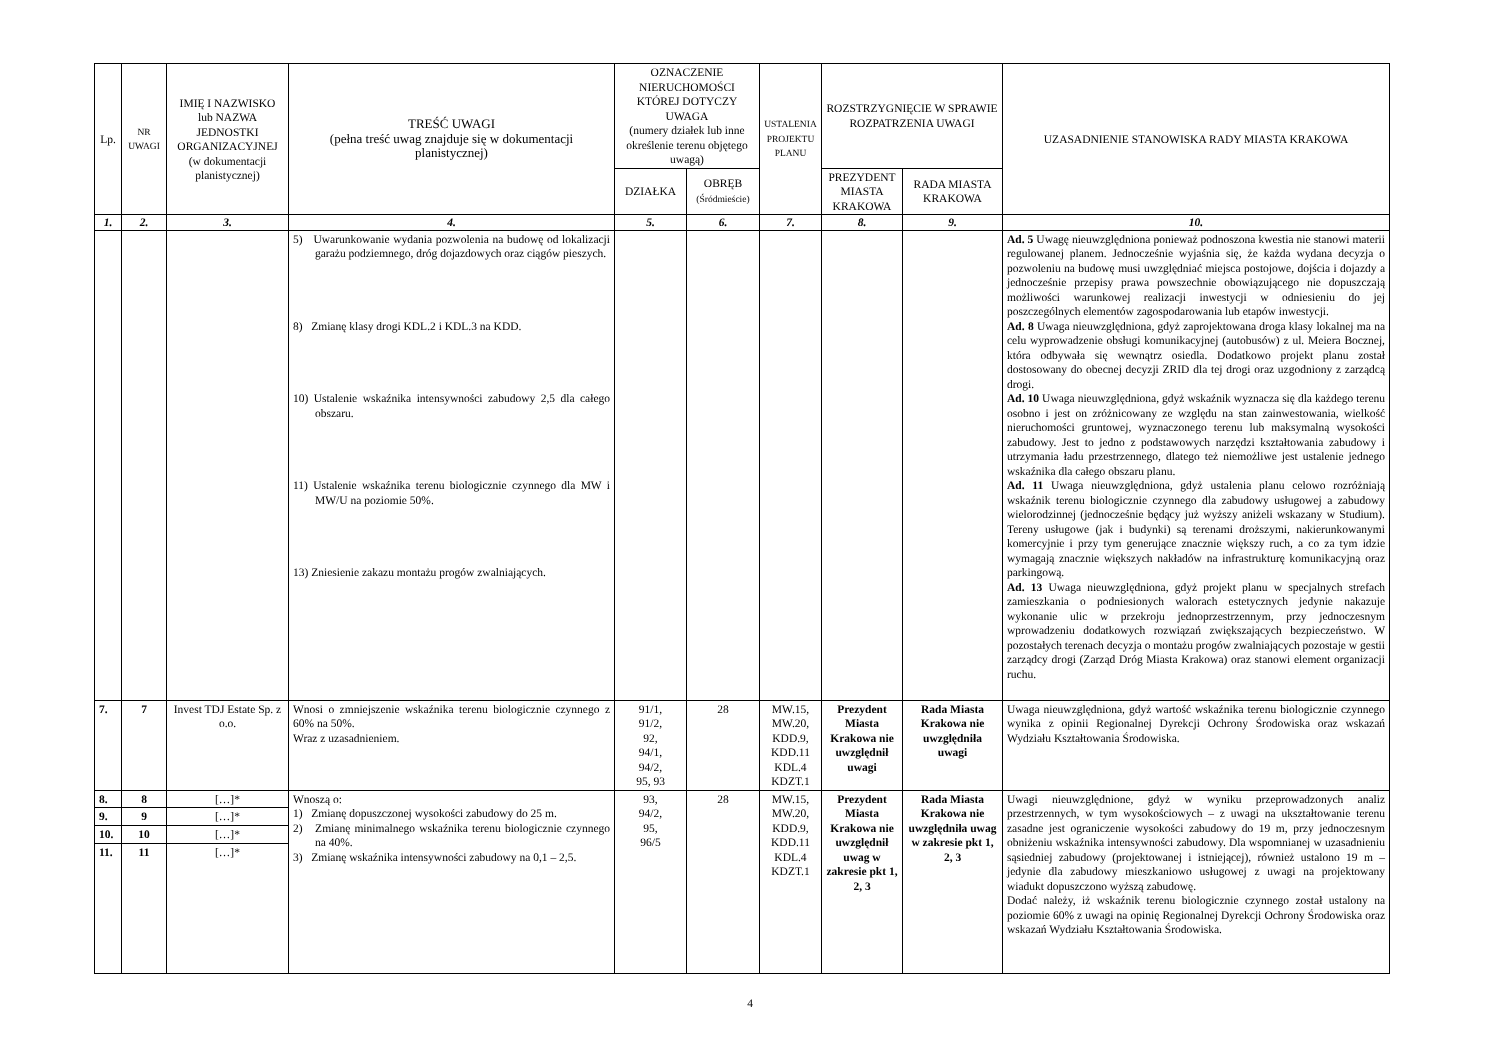| Lp. | NR UWAGI | IMIĘ I NAZWISKO lub NAZWA JEDNOSTKI ORGANIZACYJNEJ (w dokumentacji planistycznej) | TREŚĆ UWAGI (pełna treść uwag znajduje się w dokumentacji planistycznej) | OZNACZENIE NIERUCHOMOŚCI KTÓREJ DOTYCZY UWAGA (numery działek lub inne określenie terenu objętego uwagą) | | USTALENIA PROJEKTU PLANU | ROZSTRZYGNIĘCIE W SPRAWIE ROZPATRZENIA UWAGI | | UZASADNIENIE STANOWISKA RADY MIASTA KRAKOWA |
| --- | --- | --- | --- | --- | --- | --- | --- | --- | --- |
| | | | | DZIAŁKA | OBRĘB (Śródmieście) | | PREZYDENT MIASTA KRAKOWA | RADA MIASTA KRAKOWA | |
| 1. | 2. | 3. | 4. | 5. | 6. | 7. | 8. | 9. | 10. |
| | | | 5) Uwarunkowanie wydania pozwolenia na budowę od lokalizacji garażu podziemnego, dróg dojazdowych oraz ciągów pieszych. 8) Zmianę klasy drogi KDL.2 i KDL.3 na KDD. 10) Ustalenie wskaźnika intensywności zabudowy 2,5 dla całego obszaru. 11) Ustalenie wskaźnika terenu biologicznie czynnego dla MW i MW/U na poziomie 50%. 13) Zniesienie zakazu montażu progów zwalniających. | | | | | | Ad. 5 Uwagę nieuwzględniona ponieważ podnoszona kwestia nie stanowi materii regulowanej planem. Jednocześnie wyjaśnia się, że każda wydana decyzja o pozwoleniu na budowę musi uwzględniać miejsca postojowe, dojścia i dojazdy a jednocześnie przepisy prawa powszechnie obowiązującego nie dopuszczają możliwości warunkowej realizacji inwestycji w odniesieniu do jej poszczególnych elementów zagospodarowania lub etapów inwestycji. Ad. 8 Uwaga nieuwzględniona, gdyż zaprojektowana droga klasy lokalnej ma na celu wyprowadzenie obsługi komunikacyjnej (autobusów) z ul. Meiera Bocznej, która odbywała się wewnątrz osiedla. Dodatkowo projekt planu został dostosowany do obecnej decyzji ZRID dla tej drogi oraz uzgodniony z zarządcą drogi. Ad. 10 Uwaga nieuwzględniona, gdyż wskaźnik wyznacza się dla każdego terenu osobno i jest on zróżnicowany ze względu na stan zainwestowania, wielkość nieruchomości gruntowej, wyznaczonego terenu lub maksymalną wysokości zabudowy. Jest to jedno z podstawowych narzędzi kształtowania zabudowy i utrzymania ładu przestrzennego, dlatego też niemożliwe jest ustalenie jednego wskaźnika dla całego obszaru planu. Ad. 11 Uwaga nieuwzględniona, gdyż ustalenia planu celowo rozróżniają wskaźnik terenu biologicznie czynnego dla zabudowy usługowej a zabudowy wielorodzinnej (jednocześnie będący już wyższy aniżeli wskazany w Studium). Tereny usługowe (jak i budynki) są terenami droższymi, nakierunkowanymi komercyjnie i przy tym generujące znacznie większy ruch, a co za tym idzie wymagają znacznie większych nakładów na infrastrukturę komunikacyjną oraz parkingową. Ad. 13 Uwaga nieuwzględniona, gdyż projekt planu w specjalnych strefach zamieszkania o podniesionych walorach estetycznych jedynie nakazuje wykonanie ulic w przekroju jednoprzestrzennym, przy jednoczesnym wprowadzeniu dodatkowych rozwiązań zwiększających bezpieczeństwo. W pozostałych terenach decyzja o montażu progów zwalniających pozostaje w gestii zarządcy drogi (Zarząd Dróg Miasta Krakowa) oraz stanowi element organizacji ruchu. |
| 7. | 7 | Invest TDJ Estate Sp. z o.o. | Wnosi o zmniejszenie wskaźnika terenu biologicznie czynnego z 60% na 50%. Wraz z uzasadnieniem. | 91/1, 91/2, 92, 94/1, 94/2, 95, 93 | 28 | MW.15, MW.20, KDD.9, KDD.11 KDL.4 KDZT.1 | Prezydent Miasta Krakowa nie uwzględnił uwagi | Rada Miasta Krakowa nie uwzględniła uwagi | Uwaga nieuwzględniona, gdyż wartość wskaźnika terenu biologicznie czynnego wynika z opinii Regionalnej Dyrekcji Ochrony Środowiska oraz wskazań Wydziału Kształtowania Środowiska. |
| 8. | 8 | […]* | Wnoszą o: 1) Zmianę dopuszczonej wysokości zabudowy do 25 m. 2) Zmianę minimalnego wskaźnika terenu biologicznie czynnego na 40%. 3) Zmianę wskaźnika intensywności zabudowy na 0,1 – 2,5. | 93, 94/2, 95, 96/5 | 28 | MW.15, MW.20, KDD.9, KDD.11 KDL.4 KDZT.1 | Prezydent Miasta Krakowa nie uwzględnił uwag w zakresie pkt 1, 2, 3 | Rada Miasta Krakowa nie uwzględniła uwag w zakresie pkt 1, 2, 3 | Uwagi nieuwzględnione, gdyż w wyniku przeprowadzonych analiz przestrzennych, w tym wysokościowych – z uwagi na ukształtowanie terenu zasadne jest ograniczenie wysokości zabudowy do 19 m, przy jednoczesnym obniżeniu wskaźnika intensywności zabudowy. Dla wspomnianej w uzasadnieniu sąsiedniej zabudowy (projektowanej i istniejącej), również ustalono 19 m – jedynie dla zabudowy mieszkaniowo usługowej z uwagi na projektowany wiadukt dopuszczono wyższą zabudowę. Dodać należy, iż wskaźnik terenu biologicznie czynnego został ustalony na poziomie 60% z uwagi na opinię Regionalnej Dyrekcji Ochrony Środowiska oraz wskazań Wydziału Kształtowania Środowiska. |
| 9. | 9 | […]* | | | | | | | |
| 10. | 10 | […]* | | | | | | | |
| 11. | 11 | […]* | | | | | | | |
4